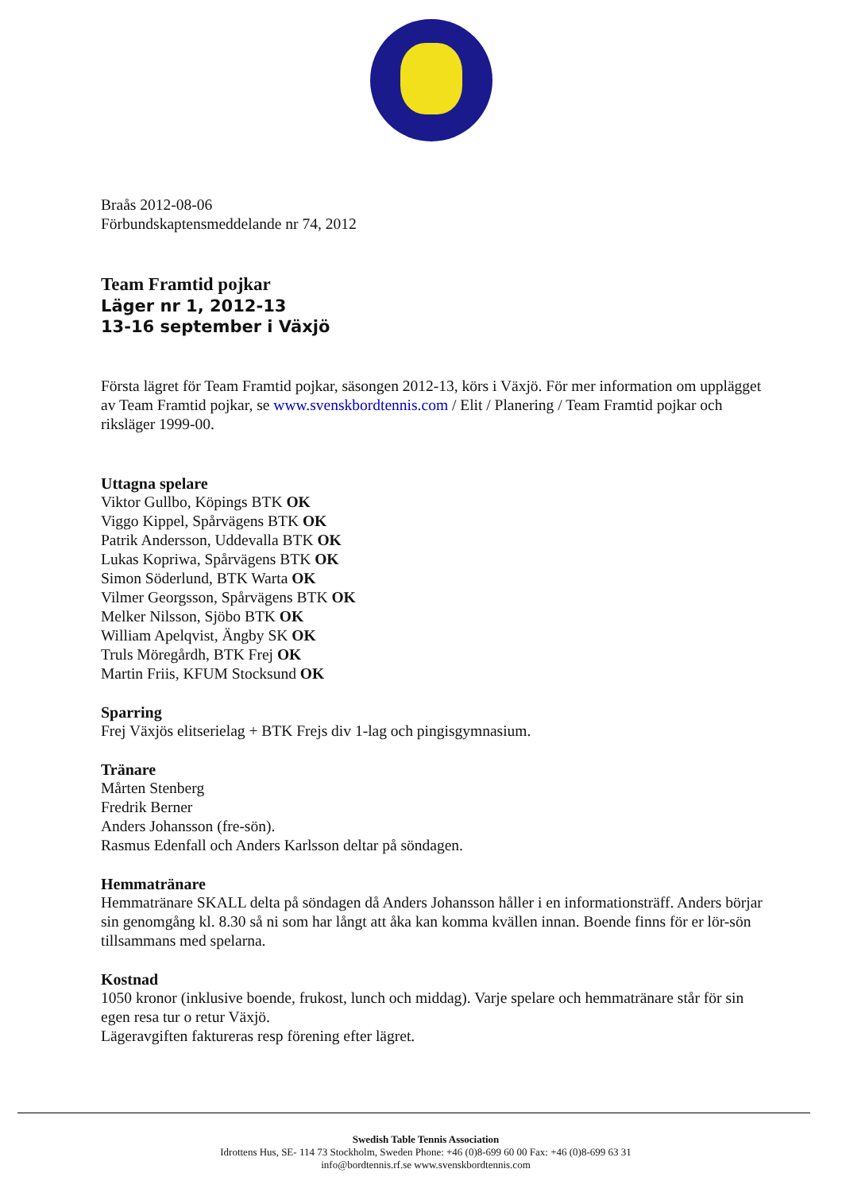Braås 2012-08-06
Förbundskaptensmeddelande nr 74, 2012
Team Framtid pojkar
Läger nr 1, 2012-13
13-16 september i Växjö
Första lägret för Team Framtid pojkar, säsongen 2012-13, körs i Växjö. För mer information om upplägget av Team Framtid pojkar, se www.svenskbordtennis.com / Elit / Planering / Team Framtid pojkar och riksläger 1999-00.
Uttagna spelare
Viktor Gullbo, Köpings BTK OK
Viggo Kippel, Spårvägens BTK OK
Patrik Andersson, Uddevalla BTK OK
Lukas Kopriwa, Spårvägens BTK OK
Simon Söderlund, BTK Warta OK
Vilmer Georgsson, Spårvägens BTK OK
Melker Nilsson, Sjöbo BTK OK
William Apelqvist, Ängby SK OK
Truls Möregårdh, BTK Frej OK
Martin Friis, KFUM Stocksund OK
Sparring
Frej Växjös elitserielag + BTK Frejs div 1-lag och pingisgymnasium.
Tränare
Mårten Stenberg
Fredrik Berner
Anders Johansson (fre-sön).
Rasmus Edenfall och Anders Karlsson deltar på söndagen.
Hemmatränare
Hemmatränare SKALL delta på söndagen då Anders Johansson håller i en informationsträff. Anders börjar sin genomgång kl. 8.30 så ni som har långt att åka kan komma kvällen innan. Boende finns för er lör-sön tillsammans med spelarna.
Kostnad
1050 kronor (inklusive boende, frukost, lunch och middag). Varje spelare och hemmatränare står för sin egen resa tur o retur Växjö.
Lägeravgiften faktureras resp förening efter lägret.
Swedish Table Tennis Association
Idrottens Hus, SE- 114 73 Stockholm, Sweden Phone: +46 (0)8-699 60 00 Fax: +46 (0)8-699 63 31
info@bordtennis.rf.se www.svenskbordtennis.com